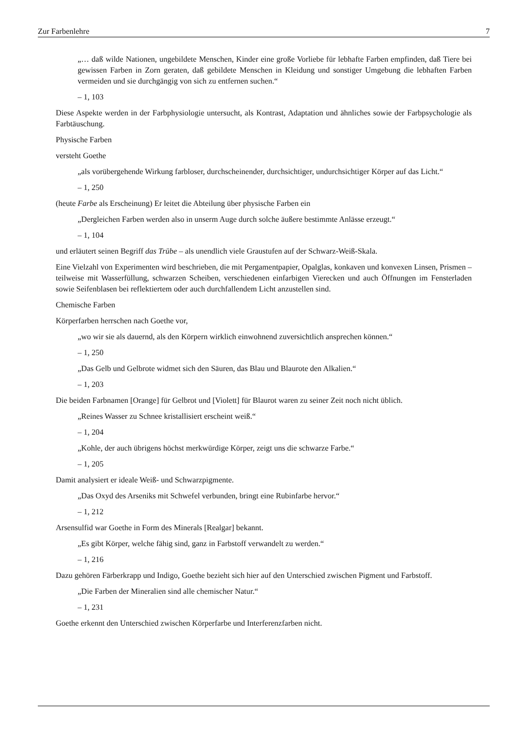Zur Farbenlehre 7
„… daß wilde Nationen, ungebildete Menschen, Kinder eine große Vorliebe für lebhafte Farben empfinden, daß Tiere bei gewissen Farben in Zorn geraten, daß gebildete Menschen in Kleidung und sonstiger Umgebung die lebhaften Farben vermeiden und sie durchgängig von sich zu entfernen suchen.“
– 1, 103
Diese Aspekte werden in der Farbphysiologie untersucht, als Kontrast, Adaptation und ähnliches sowie der Farbpsychologie als Farbtäuschung.
Physische Farben
versteht Goethe
„als vorübergehende Wirkung farbloser, durchscheinender, durchsichtiger, undurchsichtiger Körper auf das Licht.“
– 1, 250
(heute Farbe als Erscheinung) Er leitet die Abteilung über physische Farben ein
„Dergleichen Farben werden also in unserm Auge durch solche äußere bestimmte Anlässe erzeugt.“
– 1, 104
und erläutert seinen Begriff das Trübe – als unendlich viele Graustufen auf der Schwarz-Weiß-Skala.
Eine Vielzahl von Experimenten wird beschrieben, die mit Pergamentpapier, Opalglas, konkaven und konvexen Linsen, Prismen – teilweise mit Wasserfüllung, schwarzen Scheiben, verschiedenen einfarbigen Vierecken und auch Öffnungen im Fensterladen sowie Seifenblasen bei reflektiertem oder auch durchfallendem Licht anzustellen sind.
Chemische Farben
Körperfarben herrschen nach Goethe vor,
„wo wir sie als dauernd, als den Körpern wirklich einwohnend zuversichtlich ansprechen können.“
– 1, 250
„Das Gelb und Gelbrote widmet sich den Säuren, das Blau und Blaurote den Alkalien.“
– 1, 203
Die beiden Farbnamen [Orange] für Gelbrot und [Violett] für Blaurot waren zu seiner Zeit noch nicht üblich.
„Reines Wasser zu Schnee kristallisiert erscheint weiß.“
– 1, 204
„Kohle, der auch übrigens höchst merkwürdige Körper, zeigt uns die schwarze Farbe.“
– 1, 205
Damit analysiert er ideale Weiß- und Schwarzpigmente.
„Das Oxyd des Arseniks mit Schwefel verbunden, bringt eine Rubinfarbe hervor.“
– 1, 212
Arsensulfid war Goethe in Form des Minerals [Realgar] bekannt.
„Es gibt Körper, welche fähig sind, ganz in Farbstoff verwandelt zu werden.“
– 1, 216
Dazu gehören Färberkrapp und Indigo, Goethe bezieht sich hier auf den Unterschied zwischen Pigment und Farbstoff.
„Die Farben der Mineralien sind alle chemischer Natur.“
– 1, 231
Goethe erkennt den Unterschied zwischen Körperfarbe und Interferenzfarben nicht.